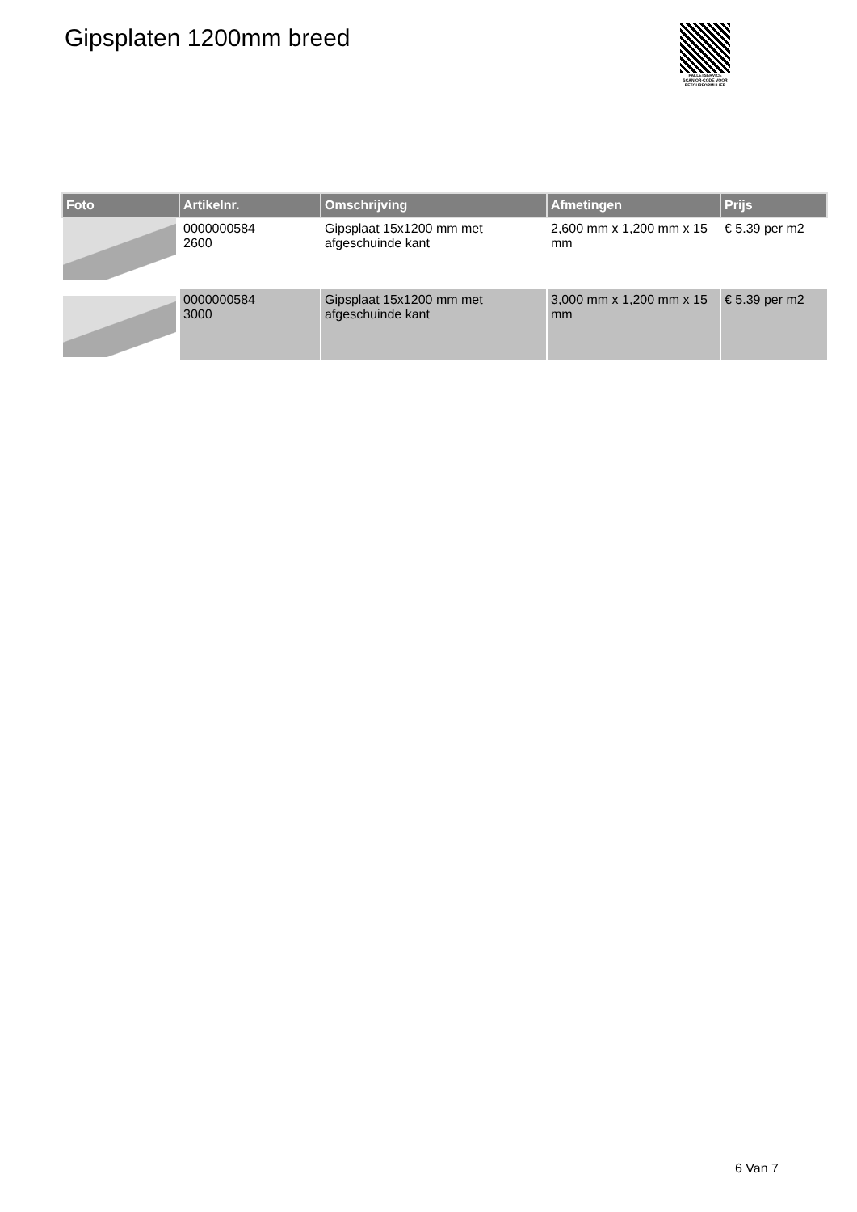Gipsplaten 1200mm breed
PALLETSERVICE
SCAN QR-CODE VOOR RETOURFORMULIER
| Foto | Artikelnr. | Omschrijving | Afmetingen | Prijs |
| --- | --- | --- | --- | --- |
| | 0000000584 2600 | Gipsplaat 15x1200 mm met afgeschuinde kant | 2,600 mm x 1,200 mm x 15 mm | € 5.39 per m2 |
| | 0000000584 3000 | Gipsplaat 15x1200 mm met afgeschuinde kant | 3,000 mm x 1,200 mm x 15 mm | € 5.39 per m2 |
6 Van 7